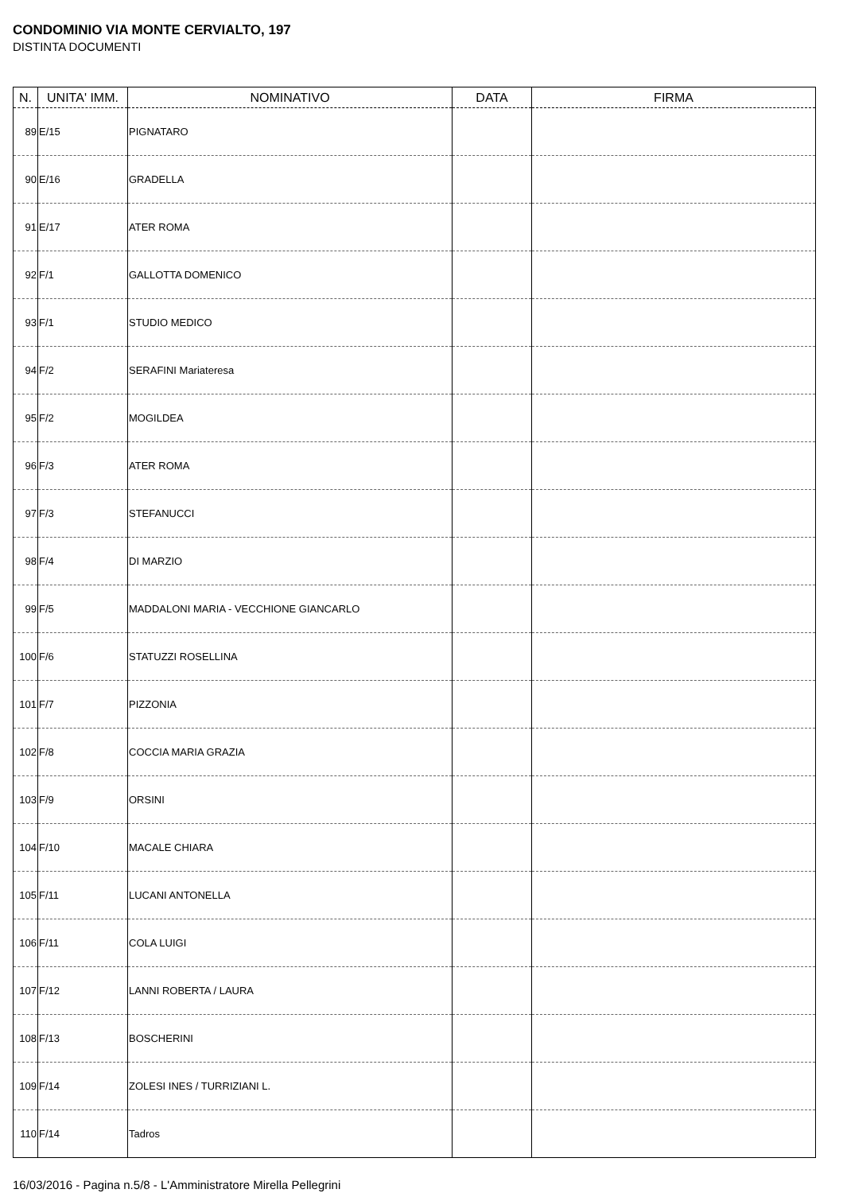CONDOMINIO VIA MONTE CERVIALTO, 197
DISTINTA DOCUMENTI
| N. | UNITA' IMM. | NOMINATIVO | DATA | FIRMA |
| --- | --- | --- | --- | --- |
| 89 | E/15 | PIGNATARO | | |
| 90 | E/16 | GRADELLA | | |
| 91 | E/17 | ATER ROMA | | |
| 92 | F/1 | GALLOTTA DOMENICO | | |
| 93 | F/1 | STUDIO MEDICO | | |
| 94 | F/2 | SERAFINI Mariateresa | | |
| 95 | F/2 | MOGILDEA | | |
| 96 | F/3 | ATER ROMA | | |
| 97 | F/3 | STEFANUCCI | | |
| 98 | F/4 | DI MARZIO | | |
| 99 | F/5 | MADDALONI MARIA - VECCHIONE GIANCARLO | | |
| 100 | F/6 | STATUZZI ROSELLINA | | |
| 101 | F/7 | PIZZONIA | | |
| 102 | F/8 | COCCIA MARIA GRAZIA | | |
| 103 | F/9 | ORSINI | | |
| 104 | F/10 | MACALE CHIARA | | |
| 105 | F/11 | LUCANI ANTONELLA | | |
| 106 | F/11 | COLA LUIGI | | |
| 107 | F/12 | LANNI ROBERTA / LAURA | | |
| 108 | F/13 | BOSCHERINI | | |
| 109 | F/14 | ZOLESI INES / TURRIZIANI L. | | |
| 110 | F/14 | Tadros | | |
16/03/2016 - Pagina n.5/8 - L'Amministratore Mirella Pellegrini